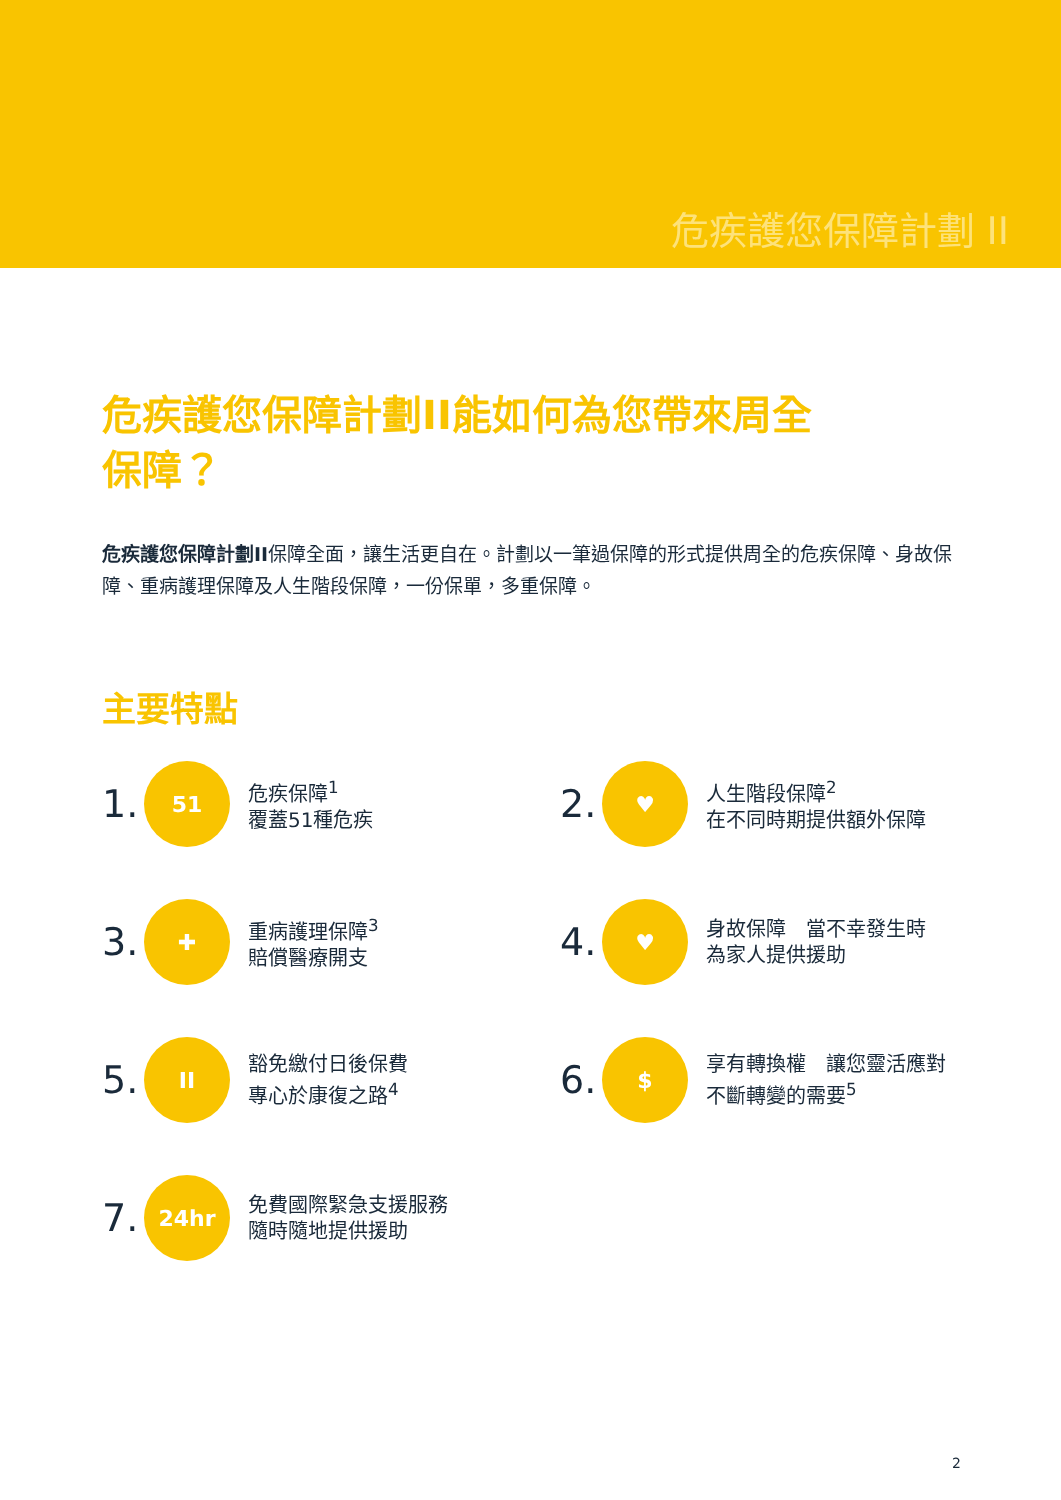危疾護您保障計劃 II
危疾護您保障計劃II能如何為您帶來周全
保障？
危疾護您保障計劃II保障全面，讓生活更自在。計劃以一筆過保障的形式提供周全的危疾保障、身故保障、重病護理保障及人生階段保障，一份保單，多重保障。
主要特點
1.
51
危疾保障<sup>1</sup>
覆蓋51種危疾
2.
♥
人生階段保障<sup>2</sup>
在不同時期提供額外保障
3.
✚
重病護理保障<sup>3</sup>
賠償醫療開支
4.
♥
身故保障　當不幸發生時
為家人提供援助
5.
II
豁免繳付日後保費
專心於康復之路<sup>4</sup>
6.
$
享有轉換權　讓您靈活應對
不斷轉變的需要<sup>5</sup>
7.
24hr
免費國際緊急支援服務
隨時隨地提供援助
2